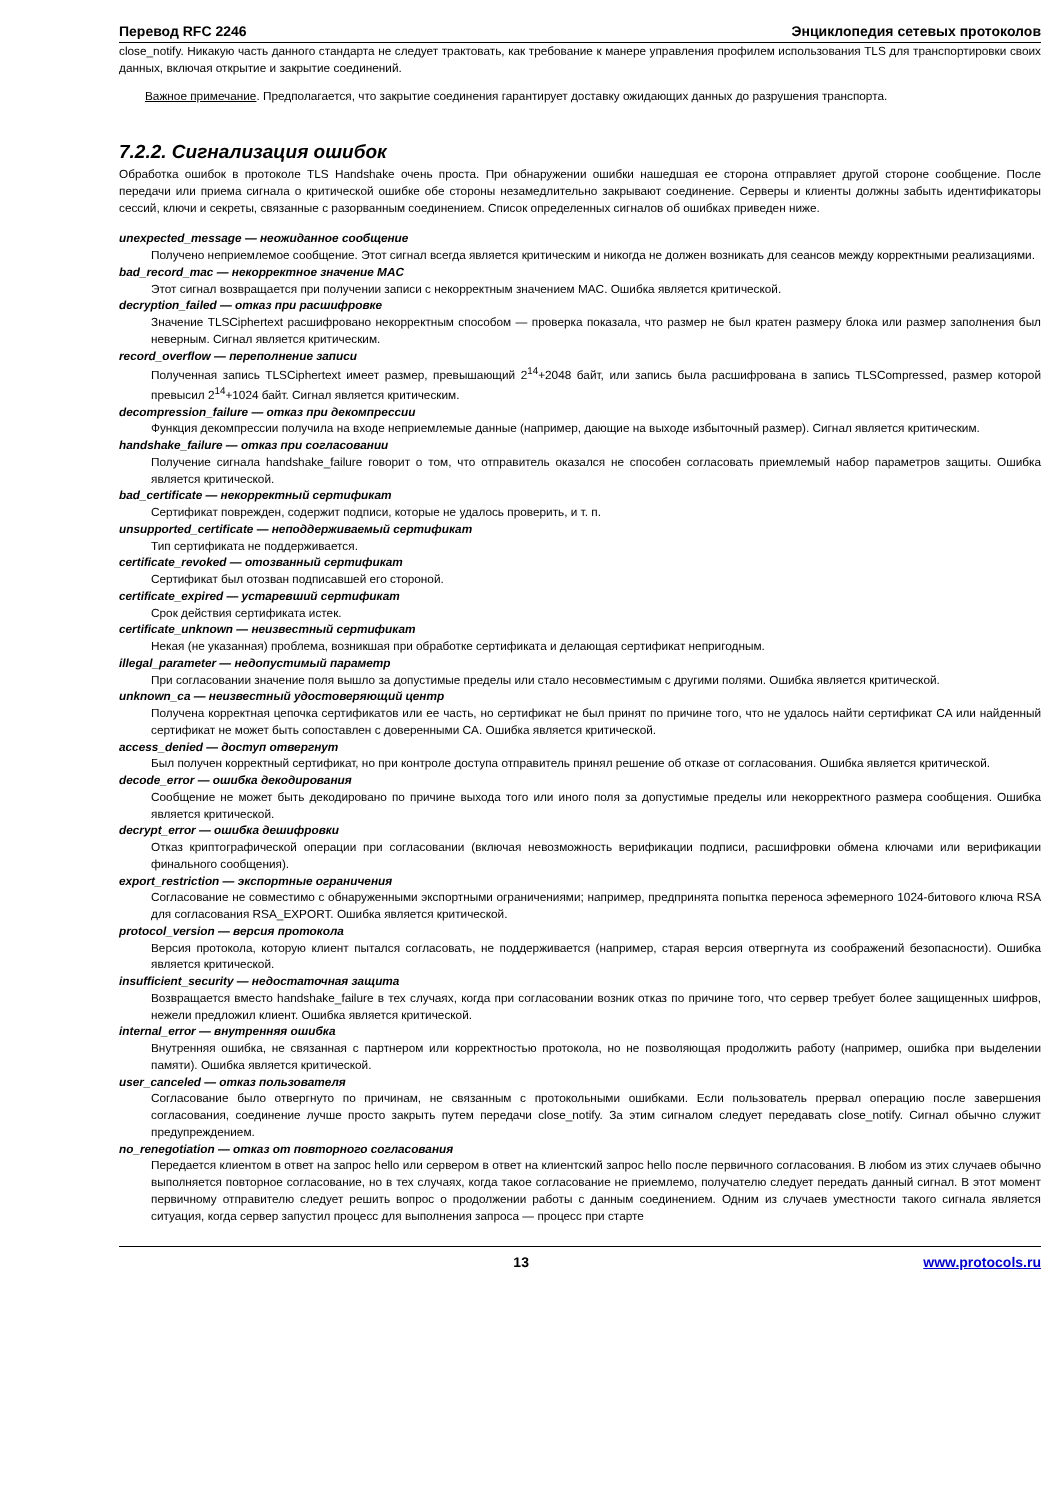Перевод RFC 2246 Энциклопедия сетевых протоколов
close_notify. Никакую часть данного стандарта не следует трактовать, как требование к манере управления профилем использования TLS для транспортировки своих данных, включая открытие и закрытие соединений.
Важное примечание. Предполагается, что закрытие соединения гарантирует доставку ожидающих данных до разрушения транспорта.
7.2.2. Сигнализация ошибок
Обработка ошибок в протоколе TLS Handshake очень проста. При обнаружении ошибки нашедшая ее сторона отправляет другой стороне сообщение. После передачи или приема сигнала о критической ошибке обе стороны незамедлительно закрывают соединение. Серверы и клиенты должны забыть идентификаторы сессий, ключи и секреты, связанные с разорванным соединением. Список определенных сигналов об ошибках приведен ниже.
unexpected_message — неожиданное сообщение
Получено неприемлемое сообщение. Этот сигнал всегда является критическим и никогда не должен возникать для сеансов между корректными реализациями.
bad_record_mac — некорректное значение MAC
Этот сигнал возвращается при получении записи с некорректным значением MAC. Ошибка является критической.
decryption_failed — отказ при расшифровке
Значение TLSCiphertext расшифровано некорректным способом — проверка показала, что размер не был кратен размеру блока или размер заполнения был неверным. Сигнал является критическим.
record_overflow — переполнение записи
Полученная запись TLSCiphertext имеет размер, превышающий 2<sup>14</sup>+2048 байт, или запись была расшифрована в запись TLSCompressed, размер которой превысил 2<sup>14</sup>+1024 байт. Сигнал является критическим.
decompression_failure — отказ при декомпрессии
Функция декомпрессии получила на входе неприемлемые данные (например, дающие на выходе избыточный размер). Сигнал является критическим.
handshake_failure — отказ при согласовании
Получение сигнала handshake_failure говорит о том, что отправитель оказался не способен согласовать приемлемый набор параметров защиты. Ошибка является критической.
bad_certificate — некорректный сертификат
Сертификат поврежден, содержит подписи, которые не удалось проверить, и т. п.
unsupported_certificate — неподдерживаемый сертификат
Тип сертификата не поддерживается.
certificate_revoked — отозванный сертификат
Сертификат был отозван подписавшей его стороной.
certificate_expired — устаревший сертификат
Срок действия сертификата истек.
certificate_unknown — неизвестный сертификат
Некая (не указанная) проблема, возникшая при обработке сертификата и делающая сертификат непригодным.
illegal_parameter — недопустимый параметр
При согласовании значение поля вышло за допустимые пределы или стало несовместимым с другими полями. Ошибка является критической.
unknown_ca — неизвестный удостоверяющий центр
Получена корректная цепочка сертификатов или ее часть, но сертификат не был принят по причине того, что не удалось найти сертификат CA или найденный сертификат не может быть сопоставлен с доверенными CA. Ошибка является критической.
access_denied — доступ отвергнут
Был получен корректный сертификат, но при контроле доступа отправитель принял решение об отказе от согласования. Ошибка является критической.
decode_error — ошибка декодирования
Сообщение не может быть декодировано по причине выхода того или иного поля за допустимые пределы или некорректного размера сообщения. Ошибка является критической.
decrypt_error — ошибка дешифровки
Отказ криптографической операции при согласовании (включая невозможность верификации подписи, расшифровки обмена ключами или верификации финального сообщения).
export_restriction — экспортные ограничения
Согласование не совместимо с обнаруженными экспортными ограничениями; например, предпринята попытка переноса эфемерного 1024-битового ключа RSA для согласования RSA_EXPORT. Ошибка является критической.
protocol_version — версия протокола
Версия протокола, которую клиент пытался согласовать, не поддерживается (например, старая версия отвергнута из соображений безопасности). Ошибка является критической.
insufficient_security — недостаточная защита
Возвращается вместо handshake_failure в тех случаях, когда при согласовании возник отказ по причине того, что сервер требует более защищенных шифров, нежели предложил клиент. Ошибка является критической.
internal_error — внутренняя ошибка
Внутренняя ошибка, не связанная с партнером или корректностью протокола, но не позволяющая продолжить работу (например, ошибка при выделении памяти). Ошибка является критической.
user_canceled — отказ пользователя
Согласование было отвергнуто по причинам, не связанным с протокольными ошибками. Если пользователь прервал операцию после завершения согласования, соединение лучше просто закрыть путем передачи close_notify. За этим сигналом следует передавать close_notify. Сигнал обычно служит предупреждением.
no_renegotiation — отказ от повторного согласования
Передается клиентом в ответ на запрос hello или сервером в ответ на клиентский запрос hello после первичного согласования. В любом из этих случаев обычно выполняется повторное согласование, но в тех случаях, когда такое согласование не приемлемо, получателю следует передать данный сигнал. В этот момент первичному отправителю следует решить вопрос о продолжении работы с данным соединением. Одним из случаев уместности такого сигнала является ситуация, когда сервер запустил процесс для выполнения запроса — процесс при старте
13 www.protocols.ru